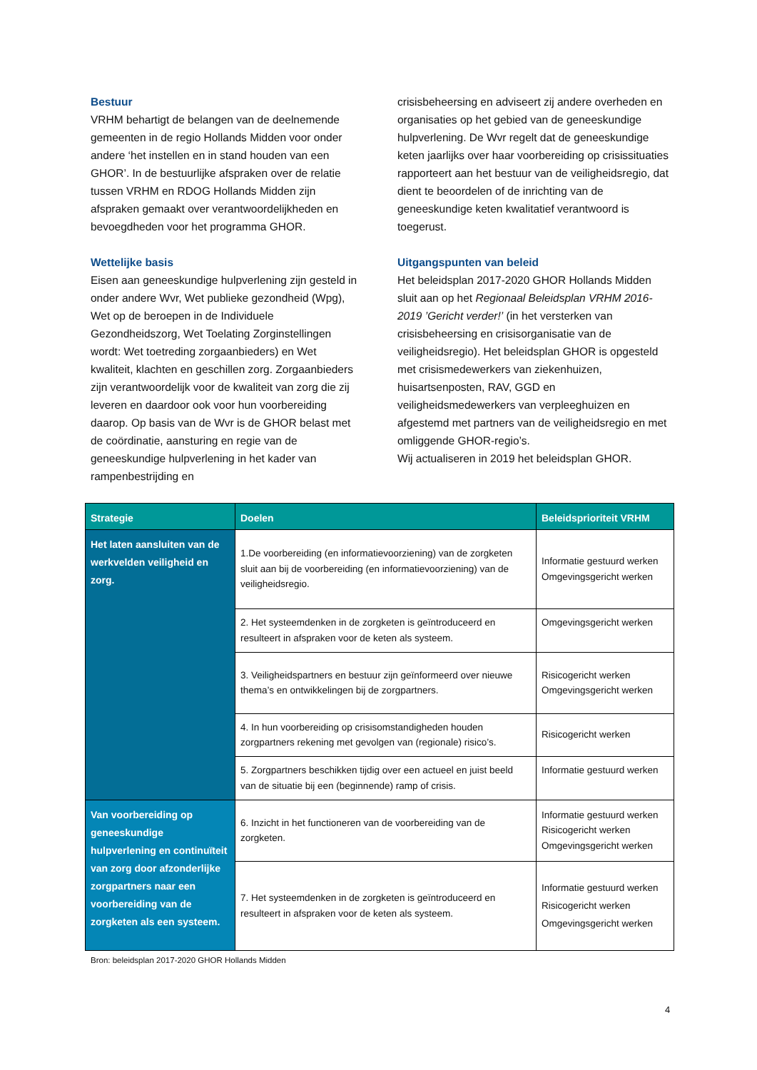Bestuur
VRHM behartigt de belangen van de deelnemende gemeenten in de regio Hollands Midden voor onder andere ‘het instellen en in stand houden van een GHOR’. In de bestuurlijke afspraken over de relatie tussen VRHM en RDOG Hollands Midden zijn afspraken gemaakt over verantwoordelijkheden en bevoegdheden voor het programma GHOR.
Wettelijke basis
Eisen aan geneeskundige hulpverlening zijn gesteld in onder andere Wvr, Wet publieke gezondheid (Wpg), Wet op de beroepen in de Individuele Gezondheidszorg, Wet Toelating Zorginstellingen wordt: Wet toetreding zorgaanbieders) en Wet kwaliteit, klachten en geschillen zorg. Zorgaanbieders zijn verantwoordelijk voor de kwaliteit van zorg die zij leveren en daardoor ook voor hun voorbereiding daarop. Op basis van de Wvr is de GHOR belast met de coördinatie, aansturing en regie van de geneeskundige hulpverlening in het kader van rampenbestrijding en
crisisbeheersing en adviseert zij andere overheden en organisaties op het gebied van de geneeskundige hulpverlening. De Wvr regelt dat de geneeskundige keten jaarlijks over haar voorbereiding op crisissituaties rapporteert aan het bestuur van de veiligheidsregio, dat dient te beoordelen of de inrichting van de geneeskundige keten kwalitatief verantwoord is toegerust.
Uitgangspunten van beleid
Het beleidsplan 2017-2020 GHOR Hollands Midden sluit aan op het Regionaal Beleidsplan VRHM 2016-2019 ’Gericht verder!’ (in het versterken van crisisbeheersing en crisisorganisatie van de veiligheidsregio). Het beleidsplan GHOR is opgesteld met crisismedewerkers van ziekenhuizen, huisartsenposten, RAV, GGD en veiligheidsmedewerkers van verpleeghuizen en afgestemd met partners van de veiligheidsregio en met omliggende GHOR-regio’s.
Wij actualiseren in 2019 het beleidsplan GHOR.
| Strategie | Doelen | Beleidsprioriteit VRHM |
| --- | --- | --- |
| Het laten aansluiten van de werkvelden veiligheid en zorg. | 1.De voorbereiding (en informatievoorziening) van de zorgketen sluit aan bij de voorbereiding (en informatievoorziening) van de veiligheidsregio. | Informatie gestuurd werken Omgevingsgericht werken |
| | 2. Het systeemdenken in de zorgketen is geïntroduceerd en resulteert in afspraken voor de keten als systeem. | Omgevingsgericht werken |
| | 3. Veiligheidspartners en bestuur zijn geïnformeerd over nieuwe thema’s en ontwikkelingen bij de zorgpartners. | Risicogericht werken Omgevingsgericht werken |
| | 4. In hun voorbereiding op crisisomstandigheden houden zorgpartners rekening met gevolgen van (regionale) risico’s. | Risicogericht werken |
| | 5. Zorgpartners beschikken tijdig over een actueel en juist beeld van de situatie bij een (beginnende) ramp of crisis. | Informatie gestuurd werken |
| Van voorbereiding op geneeskundige hulpverlening en continuïteit van zorg door afzonderlijke zorgpartners naar een voorbereiding van de zorgketen als een systeem. | 6. Inzicht in het functioneren van de voorbereiding van de zorgketen. | Informatie gestuurd werken Risicogericht werken Omgevingsgericht werken |
| | 7. Het systeemdenken in de zorgketen is geïntroduceerd en resulteert in afspraken voor de keten als systeem. | Informatie gestuurd werken Risicogericht werken Omgevingsgericht werken |
Bron: beleidsplan 2017-2020 GHOR Hollands Midden
4